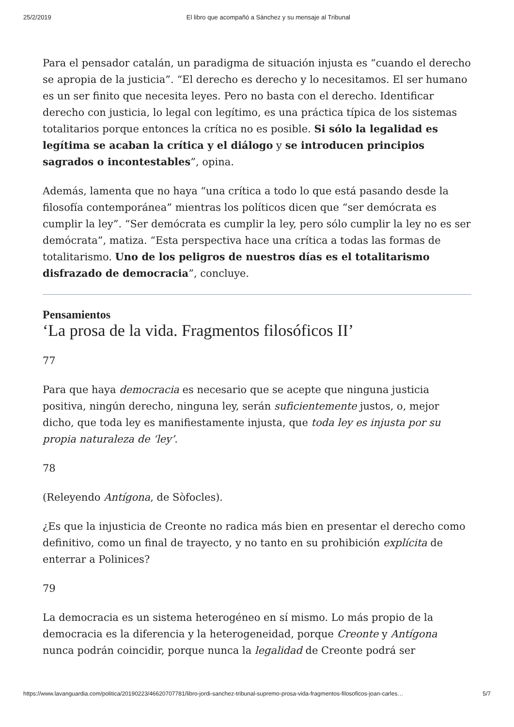25/2/2019 El libro que acompañó a Sànchez y su mensaje al Tribunal
Para el pensador catalán, un paradigma de situación injusta es “cuando el derecho se apropia de la justicia”. “El derecho es derecho y lo necesitamos. El ser humano es un ser finito que necesita leyes. Pero no basta con el derecho. Identificar derecho con justicia, lo legal con legítimo, es una práctica típica de los sistemas totalitarios porque entonces la crítica no es posible. Si sólo la legalidad es legítima se acaban la crítica y el diálogo y se introducen principios sagrados o incontestables”, opina.
Además, lamenta que no haya “una crítica a todo lo que está pasando desde la filosofía contemporánea” mientras los políticos dicen que “ser demócrata es cumplir la ley”. “Ser demócrata es cumplir la ley, pero sólo cumplir la ley no es ser demócrata”, matiza. “Esta perspectiva hace una crítica a todas las formas de totalitarismo. Uno de los peligros de nuestros días es el totalitarismo disfrazado de democracia”, concluye.
Pensamientos
‘La prosa de la vida. Fragmentos filosóficos II’
77
Para que haya democracia es necesario que se acepte que ninguna justicia positiva, ningún derecho, ninguna ley, serán suficientemente justos, o, mejor dicho, que toda ley es manifiestamente injusta, que toda ley es injusta por su propia naturaleza de ‘ley’.
78
(Releyendo Antígona, de Sòfocles).
¿Es que la injusticia de Creonte no radica más bien en presentar el derecho como definitivo, como un final de trayecto, y no tanto en su prohibición explícita de enterrar a Polinices?
79
La democracia es un sistema heterogéneo en sí mismo. Lo más propio de la democracia es la diferencia y la heterogeneidad, porque Creonte y Antígona nunca podrán coincidir, porque nunca la legalidad de Creonte podrá ser
https://www.lavanguardia.com/politica/20190223/46620707781/libro-jordi-sanchez-tribunal-supremo-prosa-vida-fragmentos-filosoficos-joan-carles… 5/7